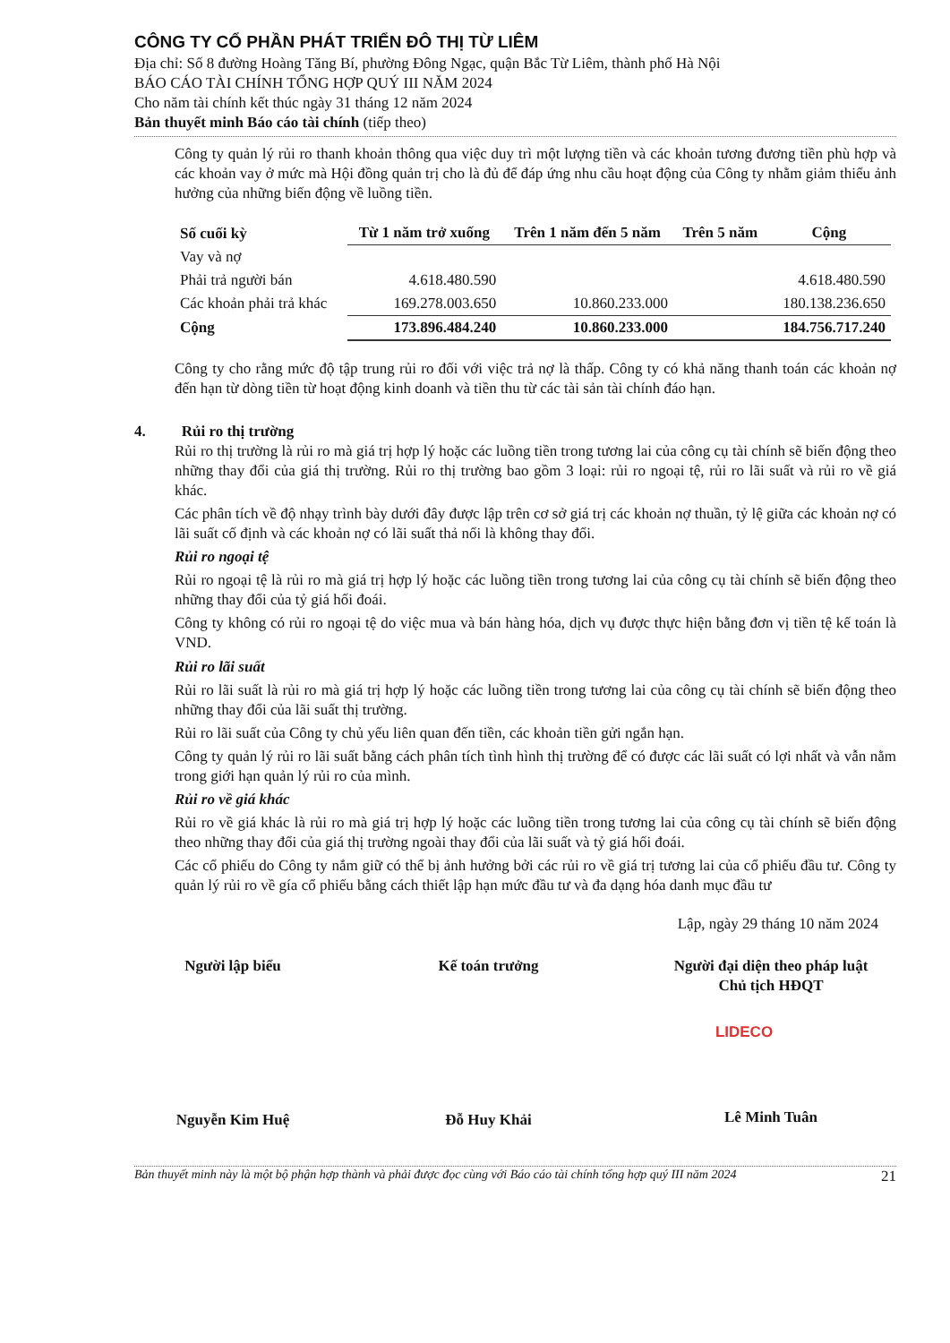CÔNG TY CỔ PHẦN PHÁT TRIỂN ĐÔ THỊ TỪ LIÊM
Địa chỉ: Số 8 đường Hoàng Tăng Bí, phường Đông Ngạc, quận Bắc Từ Liêm, thành phố Hà Nội
BÁO CÁO TÀI CHÍNH TỔNG HỢP QUÝ III NĂM 2024
Cho năm tài chính kết thúc ngày 31 tháng 12 năm 2024
Bản thuyết minh Báo cáo tài chính (tiếp theo)
Công ty quản lý rủi ro thanh khoản thông qua việc duy trì một lượng tiền và các khoản tương đương tiền phù hợp và các khoản vay ở mức mà Hội đồng quản trị cho là đủ để đáp ứng nhu cầu hoạt động của Công ty nhằm giảm thiểu ảnh hưởng của những biến động về luồng tiền.
| Số cuối kỳ | Từ 1 năm trở xuống | Trên 1 năm đến 5 năm | Trên 5 năm | Cộng |
| --- | --- | --- | --- | --- |
| Vay và nợ | | | | |
| Phải trả người bán | 4.618.480.590 | | | 4.618.480.590 |
| Các khoản phải trả khác | 169.278.003.650 | 10.860.233.000 | | 180.138.236.650 |
| Cộng | 173.896.484.240 | 10.860.233.000 | | 184.756.717.240 |
Công ty cho rằng mức độ tập trung rủi ro đối với việc trả nợ là thấp. Công ty có khả năng thanh toán các khoản nợ đến hạn từ dòng tiền từ hoạt động kinh doanh và tiền thu từ các tài sản tài chính đáo hạn.
4. Rủi ro thị trường
Rủi ro thị trường là rủi ro mà giá trị hợp lý hoặc các luồng tiền trong tương lai của công cụ tài chính sẽ biến động theo những thay đổi của giá thị trường. Rủi ro thị trường bao gồm 3 loại: rủi ro ngoại tệ, rủi ro lãi suất và rủi ro về giá khác.
Các phân tích về độ nhạy trình bày dưới đây được lập trên cơ sở giá trị các khoản nợ thuần, tỷ lệ giữa các khoản nợ có lãi suất cố định và các khoản nợ có lãi suất thả nổi là không thay đổi.
Rủi ro ngoại tệ
Rủi ro ngoại tệ là rủi ro mà giá trị hợp lý hoặc các luồng tiền trong tương lai của công cụ tài chính sẽ biến động theo những thay đổi của tỷ giá hối đoái.
Công ty không có rủi ro ngoại tệ do việc mua và bán hàng hóa, dịch vụ được thực hiện bằng đơn vị tiền tệ kế toán là VND.
Rủi ro lãi suất
Rủi ro lãi suất là rủi ro mà giá trị hợp lý hoặc các luồng tiền trong tương lai của công cụ tài chính sẽ biến động theo những thay đổi của lãi suất thị trường.
Rủi ro lãi suất của Công ty chủ yếu liên quan đến tiền, các khoản tiền gửi ngắn hạn.
Công ty quản lý rủi ro lãi suất bằng cách phân tích tình hình thị trường để có được các lãi suất có lợi nhất và vẫn nằm trong giới hạn quản lý rủi ro của mình.
Rủi ro về giá khác
Rủi ro về giá khác là rủi ro mà giá trị hợp lý hoặc các luồng tiền trong tương lai của công cụ tài chính sẽ biến động theo những thay đổi của giá thị trường ngoài thay đổi của lãi suất và tỷ giá hối đoái.
Các cổ phiếu do Công ty nắm giữ có thể bị ảnh hưởng bởi các rủi ro về giá trị tương lai của cổ phiếu đầu tư. Công ty quản lý rủi ro về gía cổ phiếu bằng cách thiết lập hạn mức đầu tư và đa dạng hóa danh mục đầu tư
Lập, ngày 29 tháng 10 năm 2024
Người lập biểu
Nguyễn Kim Huệ
Kế toán trưởng
Đỗ Huy Khải
Người đại diện theo pháp luật
Chủ tịch HĐQT
LIDECO
Lê Minh Tuân
Bản thuyết minh này là một bộ phận hợp thành và phải được đọc cùng với Báo cáo tài chính tổng hợp quý III năm 2024 21